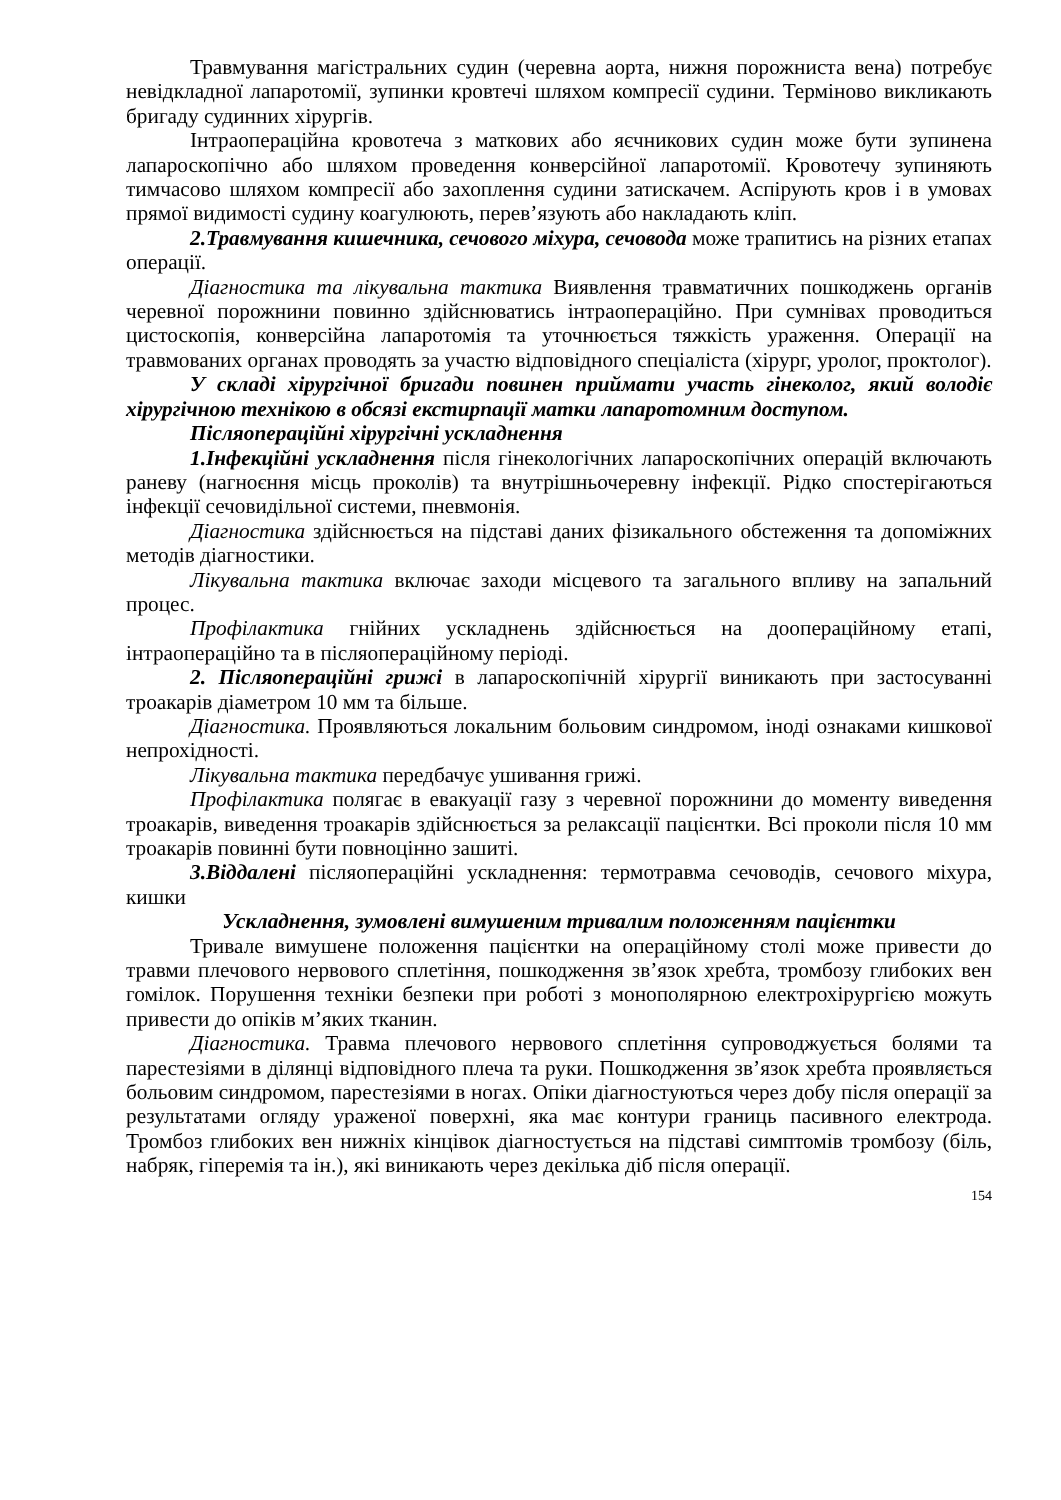Травмування магістральних судин (черевна аорта, нижня порожниста вена) потребує невідкладної лапаротомії, зупинки кровтечі шляхом компресії судини. Терміново викликають бригаду судинних хірургів.
Інтраопераційна кровотеча з маткових або яєчникових судин може бути зупинена лапароскопічно або шляхом проведення конверсійної лапаротомії. Кровотечу зупиняють тимчасово шляхом компресії або захоплення судини затискачем. Аспірують кров і в умовах прямої видимості судину коагулюють, перев’язують або накладають кліп.
2.Травмування кишечника, сечового міхура, сечовода може трапитись на різних етапах операції.
Діагностика та лікувальна тактика Виявлення травматичних пошкоджень органів черевної порожнини повинно здійснюватись інтраопераційно. При сумнівах проводиться цистоскопія, конверсійна лапаротомія та уточнюється тяжкість ураження. Операції на травмованих органах проводять за участю відповідного спеціаліста (хірург, уролог, проктолог).
У складі хірургічної бригади повинен приймати участь гінеколог, який володіє хірургічною технікою в обсязі екстирпації матки лапаротомним доступом.
Післяопераційні хірургічні ускладнення
1.Інфекційні ускладнення після гінекологічних лапароскопічних операцій включають раневу (нагноєння місць проколів) та внутрішньочеревну інфекції. Рідко спостерігаються інфекції сечовидільної системи, пневмонія.
Діагностика здійснюється на підставі даних фізикального обстеження та допоміжних методів діагностики.
Лікувальна тактика включає заходи місцевого та загального впливу на запальний процес.
Профілактика гнійних ускладнень здійснюється на доопераційному етапі, інтраопераційно та в післяопераційному періоді.
2. Післяопераційні грижі в лапароскопічній хірургії виникають при застосуванні троакарів діаметром 10 мм та більше.
Діагностика. Проявляються локальним больовим синдромом, іноді ознаками кишкової непрохідності.
Лікувальна тактика передбачує ушивання грижі.
Профілактика полягає в евакуації газу з черевної порожнини до моменту виведення троакарів, виведення троакарів здійснюється за релаксації пацієнтки. Всі проколи після 10 мм троакарів повинні бути повноцінно зашиті.
3.Віддалені післяопераційні ускладнення: термотравма сечоводів, сечового міхура, кишки
Ускладнення, зумовлені вимушеним тривалим положенням пацієнтки
Тривале вимушене положення пацієнтки на операційному столі може привести до травми плечового нервового сплетіння, пошкодження зв’язок хребта, тромбозу глибоких вен гомілок. Порушення техніки безпеки при роботі з монополярною електрохірургією можуть привести до опіків м’яких тканин.
Діагностика. Травма плечового нервового сплетіння супроводжується болями та парестезіями в ділянці відповідного плеча та руки. Пошкодження зв’язок хребта проявляється больовим синдромом, парестезіями в ногах. Опіки діагностуються через добу після операції за результатами огляду ураженої поверхні, яка має контури границь пасивного електрода. Тромбоз глибоких вен нижніх кінцівок діагностується на підставі симптомів тромбозу (біль, набряк, гіперемія та ін.), які виникають через декілька діб після операції.
154